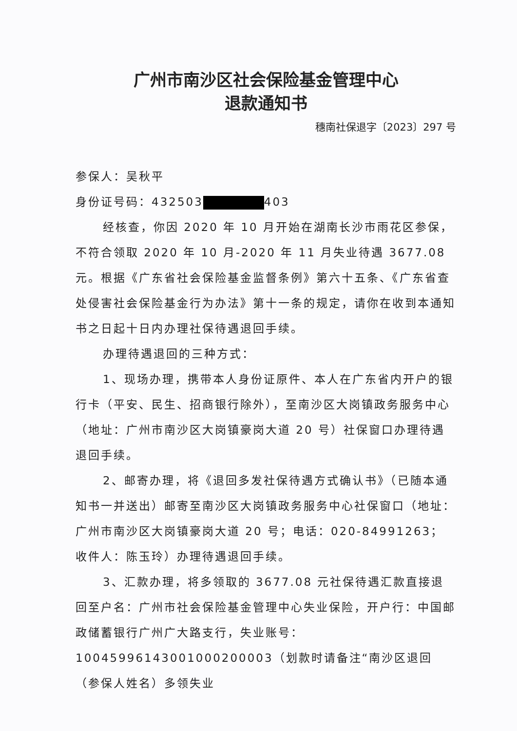广州市南沙区社会保险基金管理中心
退款通知书
穗南社保退字〔2023〕297 号
参保人：吴秋平
身份证号码：432503 403
经核查，你因 2020 年 10 月开始在湖南长沙市雨花区参保，不符合领取 2020 年 10 月-2020 年 11 月失业待遇 3677.08 元。根据《广东省社会保险基金监督条例》第六十五条、《广东省查处侵害社会保险基金行为办法》第十一条的规定，请你在收到本通知书之日起十日内办理社保待遇退回手续。
办理待遇退回的三种方式：
1、现场办理，携带本人身份证原件、本人在广东省内开户的银行卡（平安、民生、招商银行除外），至南沙区大岗镇政务服务中心（地址：广州市南沙区大岗镇豪岗大道 20 号）社保窗口办理待遇退回手续。
2、邮寄办理，将《退回多发社保待遇方式确认书》（已随本通知书一并送出）邮寄至南沙区大岗镇政务服务中心社保窗口（地址：广州市南沙区大岗镇豪岗大道 20 号；电话：020-84991263；收件人：陈玉玲）办理待遇退回手续。
3、汇款办理，将多领取的 3677.08 元社保待遇汇款直接退回至户名：广州市社会保险基金管理中心失业保险，开户行：中国邮政储蓄银行广州广大路支行，失业账号：10045996143001000200003（划款时请备注“南沙区退回（参保人姓名）多领失业